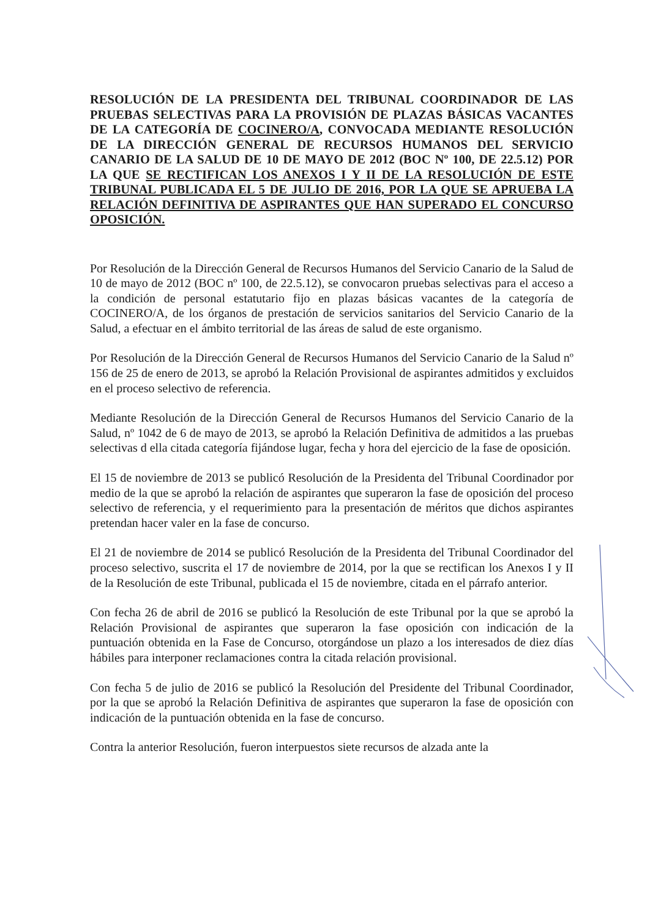RESOLUCIÓN DE LA PRESIDENTA DEL TRIBUNAL COORDINADOR DE LAS PRUEBAS SELECTIVAS PARA LA PROVISIÓN DE PLAZAS BÁSICAS VACANTES DE LA CATEGORÍA DE COCINERO/A, CONVOCADA MEDIANTE RESOLUCIÓN DE LA DIRECCIÓN GENERAL DE RECURSOS HUMANOS DEL SERVICIO CANARIO DE LA SALUD DE 10 DE MAYO DE 2012 (BOC Nº 100, DE 22.5.12) POR LA QUE SE RECTIFICAN LOS ANEXOS I Y II DE LA RESOLUCIÓN DE ESTE TRIBUNAL PUBLICADA EL 5 DE JULIO DE 2016, POR LA QUE SE APRUEBA LA RELACIÓN DEFINITIVA DE ASPIRANTES QUE HAN SUPERADO EL CONCURSO OPOSICIÓN.
Por Resolución de la Dirección General de Recursos Humanos del Servicio Canario de la Salud de 10 de mayo de 2012 (BOC nº 100, de 22.5.12), se convocaron pruebas selectivas para el acceso a la condición de personal estatutario fijo en plazas básicas vacantes de la categoría de COCINERO/A, de los órganos de prestación de servicios sanitarios del Servicio Canario de la Salud, a efectuar en el ámbito territorial de las áreas de salud de este organismo.
Por Resolución de la Dirección General de Recursos Humanos del Servicio Canario de la Salud nº 156 de 25 de enero de 2013, se aprobó la Relación Provisional de aspirantes admitidos y excluidos en el proceso selectivo de referencia.
Mediante Resolución de la Dirección General de Recursos Humanos del Servicio Canario de la Salud, nº 1042 de 6 de mayo de 2013, se aprobó la Relación Definitiva de admitidos a las pruebas selectivas d ella citada categoría fijándose lugar, fecha y hora del ejercicio de la fase de oposición.
El 15 de noviembre de 2013 se publicó Resolución de la Presidenta del Tribunal Coordinador por medio de la que se aprobó la relación de aspirantes que superaron la fase de oposición del proceso selectivo de referencia, y el requerimiento para la presentación de méritos que dichos aspirantes pretendan hacer valer en la fase de concurso.
El 21 de noviembre de 2014 se publicó Resolución de la Presidenta del Tribunal Coordinador del proceso selectivo, suscrita el 17 de noviembre de 2014, por la que se rectifican los Anexos I y II de la Resolución de este Tribunal, publicada el 15 de noviembre, citada en el párrafo anterior.
Con fecha 26 de abril de 2016 se publicó la Resolución de este Tribunal por la que se aprobó la Relación Provisional de aspirantes que superaron la fase oposición con indicación de la puntuación obtenida en la Fase de Concurso, otorgándose un plazo a los interesados de diez días hábiles para interponer reclamaciones contra la citada relación provisional.
Con fecha 5 de julio de 2016 se publicó la Resolución del Presidente del Tribunal Coordinador, por la que se aprobó la Relación Definitiva de aspirantes que superaron la fase de oposición con indicación de la puntuación obtenida en la fase de concurso.
Contra la anterior Resolución, fueron interpuestos siete recursos de alzada ante la